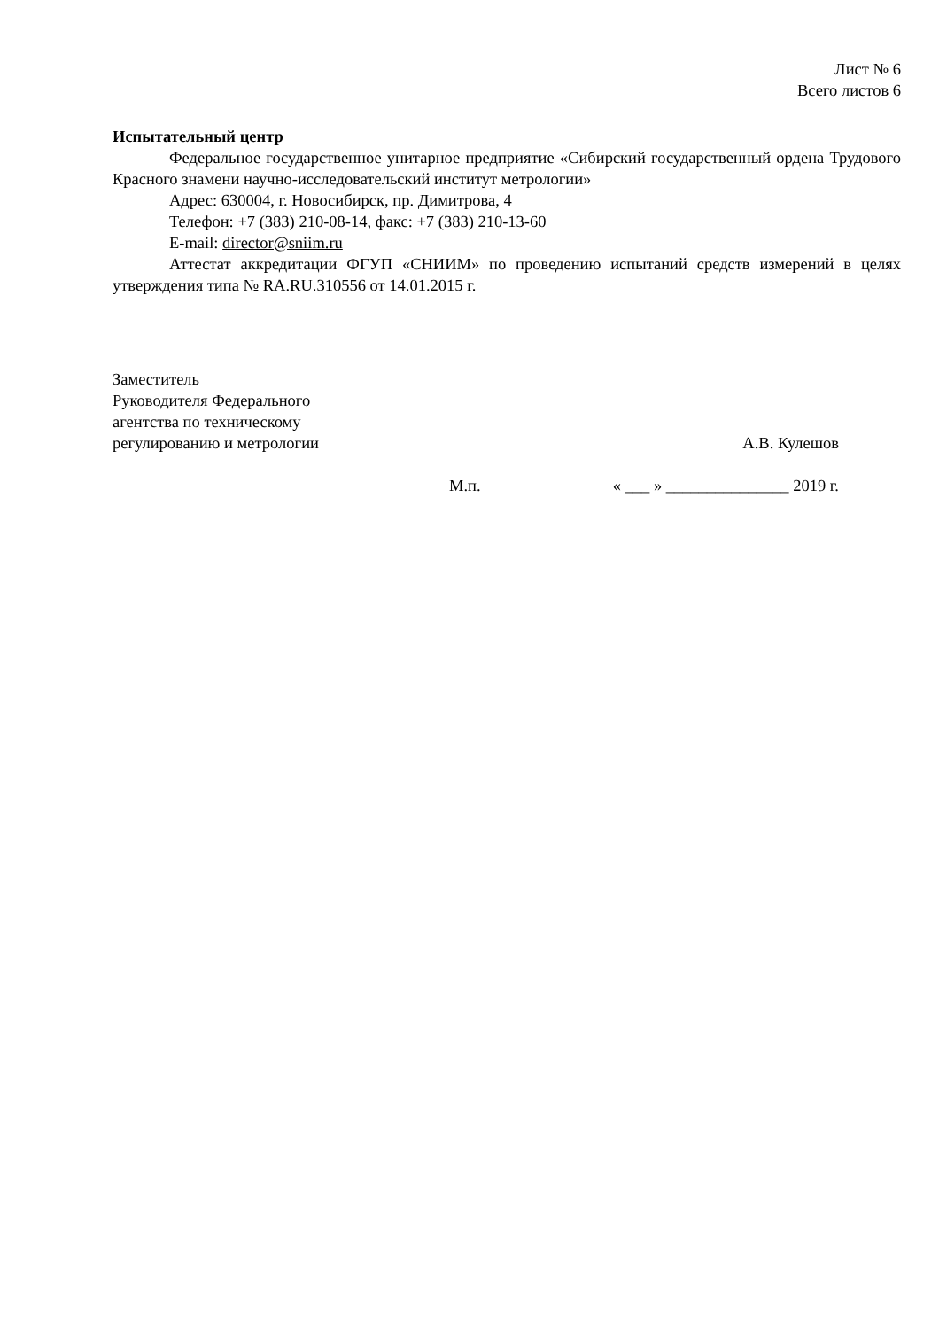Лист № 6
Всего листов 6
Испытательный центр
Федеральное государственное унитарное предприятие «Сибирский государственный ордена Трудового Красного знамени научно-исследовательский институт метрологии»
Адрес: 630004, г. Новосибирск, пр. Димитрова, 4
Телефон: +7 (383) 210-08-14, факс: +7 (383) 210-13-60
E-mail: director@sniim.ru
Аттестат аккредитации ФГУП «СНИИМ» по проведению испытаний средств измерений в целях утверждения типа № RA.RU.310556 от 14.01.2015 г.
Заместитель
Руководителя Федерального
агентства по техническому
регулированию и метрологии
А.В. Кулешов
М.п. « ___ » _______________ 2019 г.